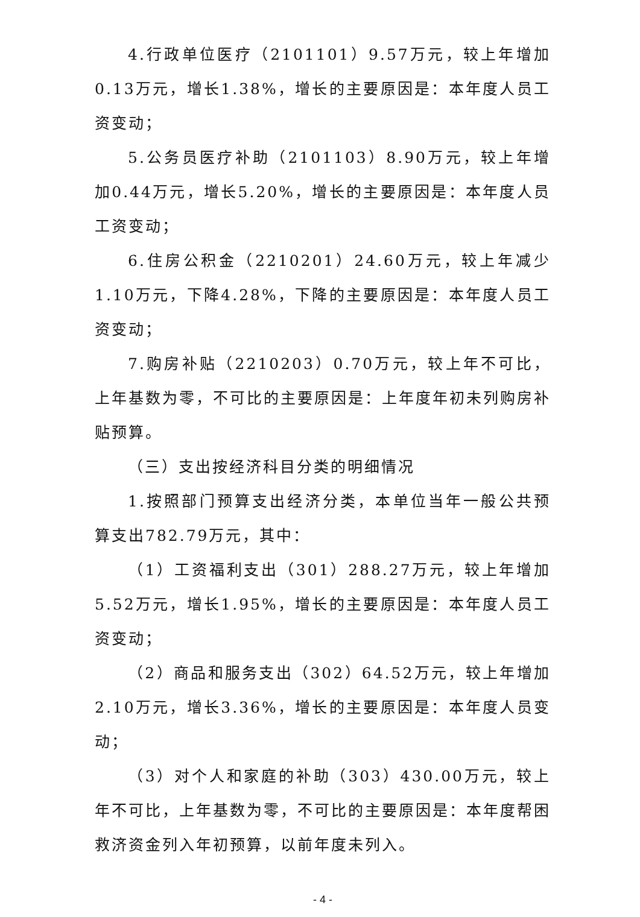4.行政单位医疗（2101101）9.57万元，较上年增加0.13万元，增长1.38%，增长的主要原因是：本年度人员工资变动；
5.公务员医疗补助（2101103）8.90万元，较上年增加0.44万元，增长5.20%，增长的主要原因是：本年度人员工资变动；
6.住房公积金（2210201）24.60万元，较上年减少1.10万元，下降4.28%，下降的主要原因是：本年度人员工资变动；
7.购房补贴（2210203）0.70万元，较上年不可比，上年基数为零，不可比的主要原因是：上年度年初未列购房补贴预算。
（三）支出按经济科目分类的明细情况
1.按照部门预算支出经济分类，本单位当年一般公共预算支出782.79万元，其中：
（1）工资福利支出（301）288.27万元，较上年增加5.52万元，增长1.95%，增长的主要原因是：本年度人员工资变动；
（2）商品和服务支出（302）64.52万元，较上年增加2.10万元，增长3.36%，增长的主要原因是：本年度人员变动；
（3）对个人和家庭的补助（303）430.00万元，较上年不可比，上年基数为零，不可比的主要原因是：本年度帮困救济资金列入年初预算，以前年度未列入。
- 4 -